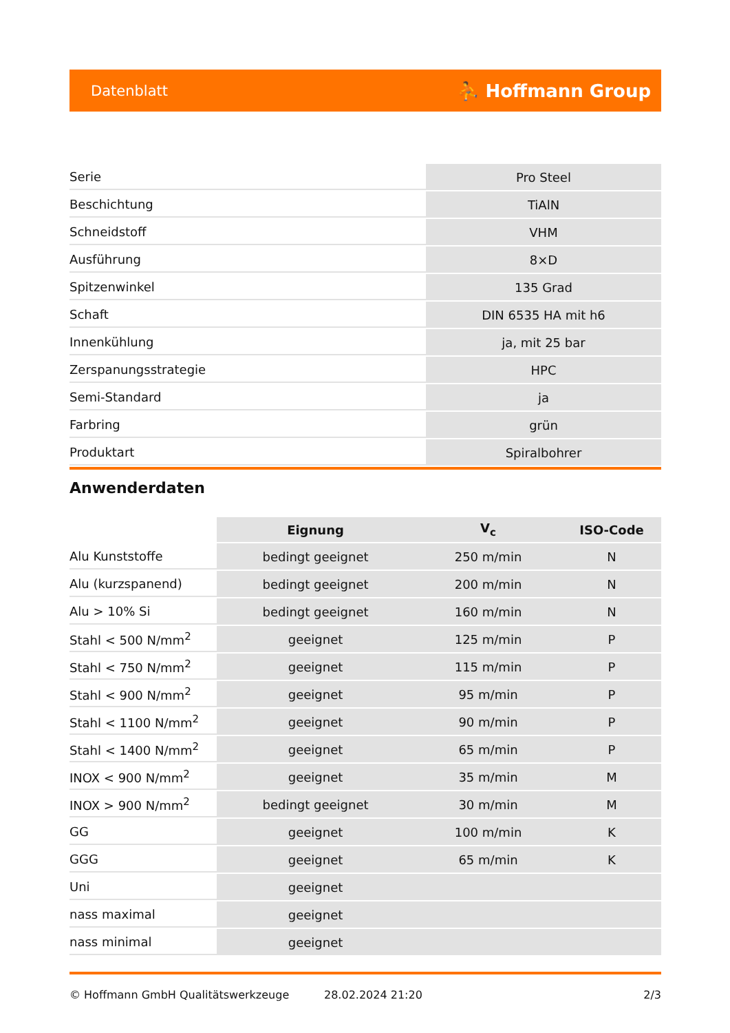Datenblatt ⛹ Hoffmann Group
| Serie | Pro Steel |
| Beschichtung | TiAlN |
| Schneidstoff | VHM |
| Ausführung | 8×D |
| Spitzenwinkel | 135 Grad |
| Schaft | DIN 6535 HA mit h6 |
| Innenkühlung | ja, mit 25 bar |
| Zerspanungsstrategie | HPC |
| Semi-Standard | ja |
| Farbring | grün |
| Produktart | Spiralbohrer |
Anwenderdaten
| | Eignung | V<sub>c</sub> | ISO-Code |
| --- | --- | --- | --- |
| Alu Kunststoffe | bedingt geeignet | 250 m/min | N |
| Alu (kurzspanend) | bedingt geeignet | 200 m/min | N |
| Alu > 10% Si | bedingt geeignet | 160 m/min | N |
| Stahl < 500 N/mm<sup>2</sup> | geeignet | 125 m/min | P |
| Stahl < 750 N/mm<sup>2</sup> | geeignet | 115 m/min | P |
| Stahl < 900 N/mm<sup>2</sup> | geeignet | 95 m/min | P |
| Stahl < 1100 N/mm<sup>2</sup> | geeignet | 90 m/min | P |
| Stahl < 1400 N/mm<sup>2</sup> | geeignet | 65 m/min | P |
| INOX < 900 N/mm<sup>2</sup> | geeignet | 35 m/min | M |
| INOX > 900 N/mm<sup>2</sup> | bedingt geeignet | 30 m/min | M |
| GG | geeignet | 100 m/min | K |
| GGG | geeignet | 65 m/min | K |
| Uni | geeignet | | |
| nass maximal | geeignet | | |
| nass minimal | geeignet | | |
© Hoffmann GmbH Qualitätswerkzeuge 28.02.2024 21:20 2/3